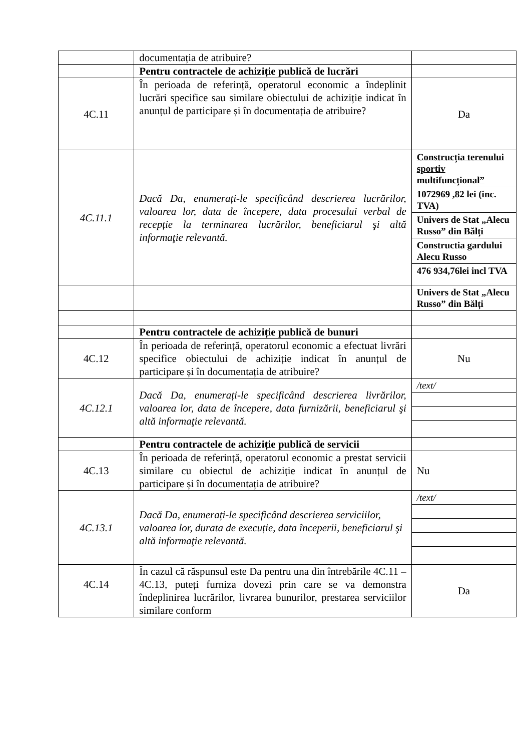| | documentația de atribuire? | |
| | Pentru contractele de achiziție publică de lucrări | |
| 4C.11 | În perioada de referință, operatorul economic a îndeplinit lucrări specifice sau similare obiectului de achiziție indicat în anunțul de participare și în documentația de atribuire? | Da |
| 4C.11.1 | Dacă Da, enumerați-le specificând descrierea lucrărilor, valoarea lor, data de începere, data procesului verbal de recepție la terminarea lucrărilor, beneficiarul şi altă informaţie relevantă. | Construcția terenului sportiv multifuncțional” 1072969 ,82 lei (inc. TVA) Univers de Stat „Alecu Russo” din Bălți Constructia gardului Alecu Russo 476 934,76lei incl TVA |
| | | Univers de Stat „Alecu Russo” din Bălți |
| | Pentru contractele de achiziție publică de bunuri | |
| 4C.12 | În perioada de referință, operatorul economic a efectuat livrări specifice obiectului de achiziție indicat în anunțul de participare și în documentația de atribuire? | Nu |
| 4C.12.1 | Dacă Da, enumerați-le specificând descrierea livrărilor, valoarea lor, data de începere, data furnizării, beneficiarul şi altă informaţie relevantă. | /text/ |
| | Pentru contractele de achiziție publică de servicii | |
| 4C.13 | În perioada de referință, operatorul economic a prestat servicii similare cu obiectul de achiziție indicat în anunțul de participare și în documentația de atribuire? | Nu |
| 4C.13.1 | Dacă Da, enumerați-le specificând descrierea serviciilor, valoarea lor, durata de execuție, data începerii, beneficiarul şi altă informaţie relevantă. | /text/ |
| 4C.14 | În cazul că răspunsul este Da pentru una din întrebările 4C.11 – 4C.13, puteți furniza dovezi prin care se va demonstra îndeplinirea lucrărilor, livrarea bunurilor, prestarea serviciilor similare conform | Da |